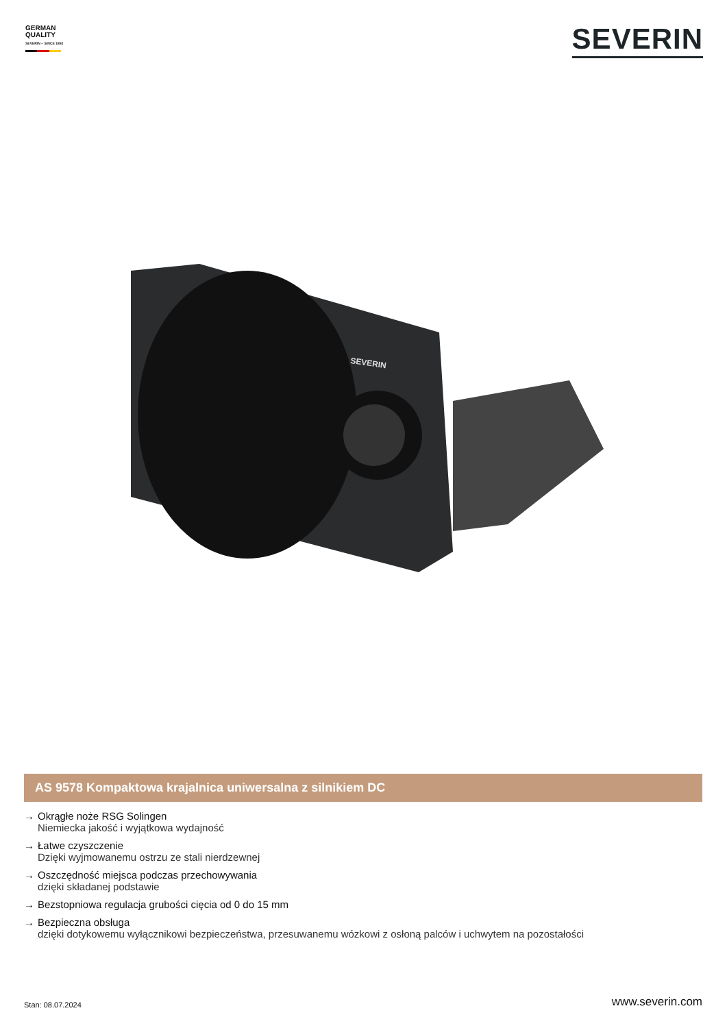GERMAN
QUALITY
SEVERIN – SINCE 1892
SEVERIN
SEVERIN
AS 9578 Kompaktowa krajalnica uniwersalna z silnikiem DC
→ Okrągłe noże RSG Solingen
Niemiecka jakość i wyjątkowa wydajność
→ Łatwe czyszczenie
Dzięki wyjmowanemu ostrzu ze stali nierdzewnej
→ Oszczędność miejsca podczas przechowywania
dzięki składanej podstawie
→ Bezstopniowa regulacja grubości cięcia od 0 do 15 mm
→ Bezpieczna obsługa
dzięki dotykowemu wyłącznikowi bezpieczeństwa, przesuwanemu wózkowi z osłoną palców i uchwytem na pozostałości
Stan: 08.07.2024 www.severin.com